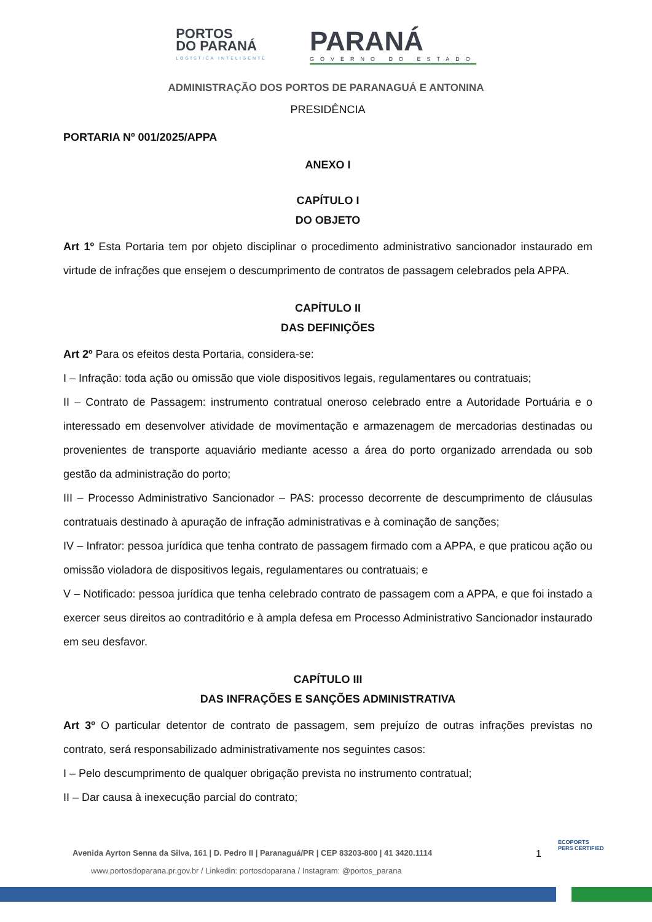PORTOS
DO PARANÁ
LOGÍSTICA INTELIGENTE
PARANÁ
GOVERNO DO ESTADO
ADMINISTRAÇÃO DOS PORTOS DE PARANAGUÁ E ANTONINA
PRESIDÊNCIA
PORTARIA Nº 001/2025/APPA
ANEXO I
CAPÍTULO I
DO OBJETO
Art 1º Esta Portaria tem por objeto disciplinar o procedimento administrativo sancionador instaurado em virtude de infrações que ensejem o descumprimento de contratos de passagem celebrados pela APPA.
CAPÍTULO II
DAS DEFINIÇÕES
Art 2º Para os efeitos desta Portaria, considera-se:
I – Infração: toda ação ou omissão que viole dispositivos legais, regulamentares ou contratuais;
II – Contrato de Passagem: instrumento contratual oneroso celebrado entre a Autoridade Portuária e o interessado em desenvolver atividade de movimentação e armazenagem de mercadorias destinadas ou provenientes de transporte aquaviário mediante acesso a área do porto organizado arrendada ou sob gestão da administração do porto;
III – Processo Administrativo Sancionador – PAS: processo decorrente de descumprimento de cláusulas contratuais destinado à apuração de infração administrativas e à cominação de sanções;
IV – Infrator: pessoa jurídica que tenha contrato de passagem firmado com a APPA, e que praticou ação ou omissão violadora de dispositivos legais, regulamentares ou contratuais; e
V – Notificado: pessoa jurídica que tenha celebrado contrato de passagem com a APPA, e que foi instado a exercer seus direitos ao contraditório e à ampla defesa em Processo Administrativo Sancionador instaurado em seu desfavor.
CAPÍTULO III
DAS INFRAÇÕES E SANÇÕES ADMINISTRATIVA
Art 3º O particular detentor de contrato de passagem, sem prejuízo de outras infrações previstas no contrato, será responsabilizado administrativamente nos seguintes casos:
I – Pelo descumprimento de qualquer obrigação prevista no instrumento contratual;
II – Dar causa à inexecução parcial do contrato;
Avenida Ayrton Senna da Silva, 161 | D. Pedro II | Paranaguá/PR | CEP 83203-800 | 41 3420.1114
www.portosdoparana.pr.gov.br / Linkedin: portosdoparana / Instagram: @portos_parana
1
ECOPORTS
PERS CERTIFIED